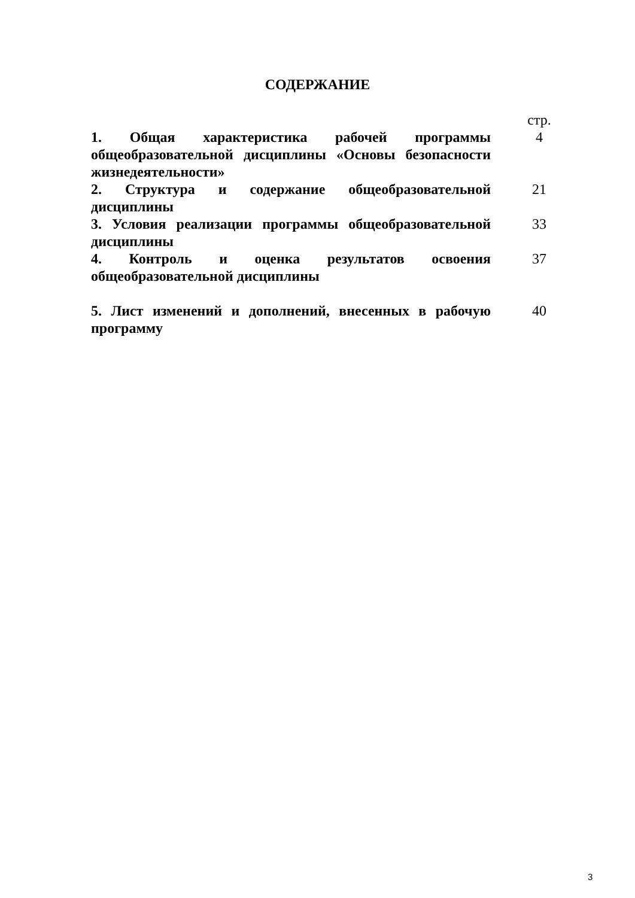СОДЕРЖАНИЕ
| | стр. |
| 1. Общая характеристика рабочей программы общеобразовательной дисциплины «Основы безопасности жизнедеятельности» | 4 |
| 2. Структура и содержание общеобразовательной дисциплины | 21 |
| 3. Условия реализации программы общеобразовательной дисциплины | 33 |
| 4. Контроль и оценка результатов освоения общеобразовательной дисциплины | 37 |
| 5. Лист изменений и дополнений, внесенных в рабочую программу | 40 |
3